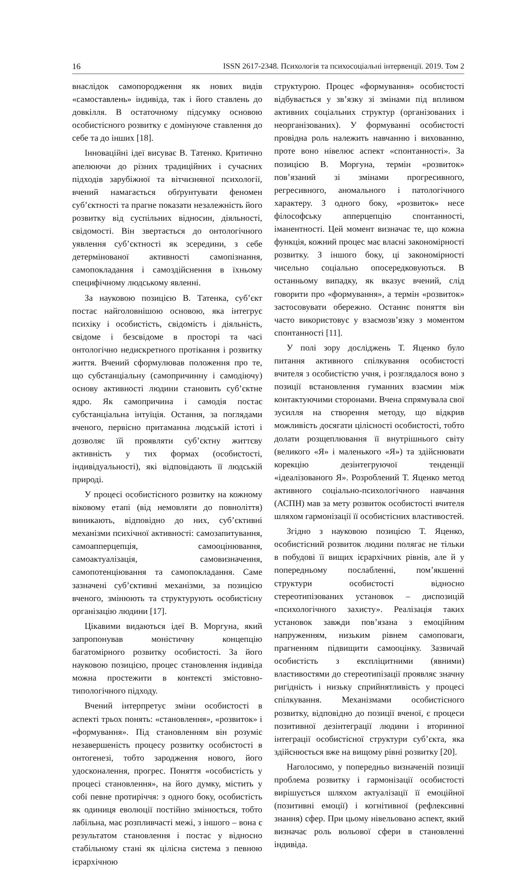16 ISSN 2617-2348. Психологія та психосоціальні інтервенції. 2019. Том 2
внаслідок самопородження як нових видів «самоставлень» індивіда, так і його ставлень до довкілля. В остаточному підсумку основою особистісного розвитку є домінуюче ставлення до себе та до інших [18].
Інноваційні ідеї висуває В. Татенко. Критично апелюючи до різних традиційних і сучасних підходів зарубіжної та вітчизняної психології, вчений намагається обґрунтувати феномен суб’єктності та прагне показати незалежність його розвитку від суспільних відносин, діяльності, свідомості. Він звертається до онтологічного уявлення суб’єктності як зсередини, з себе детермінованої активності самопізнання, самопокладання і самоздійснення в їхньому специфічному людському явленні.
За науковою позицією В. Татенка, суб’єкт постає найголовнішою основою, яка інтегрує психіку і особистість, свідомість і діяльність, свідоме і безсвідоме в просторі та часі онтологічно недискретного протікання і розвитку життя. Вчений сформулював положення про те, що субстанціальну (самопричинну і самодіючу) основу активності людини становить суб’єктне ядро. Як самопричина і самодія постає субстанціальна інтуїція. Остання, за поглядами вченого, первісно притаманна людській істоті і дозволяє їй проявляти суб’єктну життєву активність у тих формах (особистості, індивідуальності), які відповідають її людській природі.
У процесі особистісного розвитку на кожному віковому етапі (від немовляти до повноліття) виникають, відповідно до них, суб’єктивні механізми психічної активності: самозапитування, самоапперцепція, самооцінювання, самоактуалізація, самовизначення, самопотенціювання та самопокладання. Саме зазначені суб’єктивні механізми, за позицією вченого, змінюють та структурують особистісну організацію людини [17].
Цікавими видаються ідеї В. Моргуна, який запропонував моністичну концепцію багатомірного розвитку особистості. За його науковою позицією, процес становлення індивіда можна простежити в контексті змістовно-типологічного підходу.
Вчений інтерпретує зміни особистості в аспекті трьох понять: «становлення», «розвиток» і «формування». Під становленням він розуміє незавершеність процесу розвитку особистості в онтогенезі, тобто зародження нового, його удосконалення, прогрес. Поняття «особистість у процесі становлення», на його думку, містить у собі певне протиріччя: з одного боку, особистість як одиниця еволюції постійно змінюється, тобто лабільна, має розпливчасті межі, з іншого – вона є результатом становлення і постає у відносно стабільному стані як цілісна система з певною ієрархічною
структурою. Процес «формування» особистості відбувається у зв’язку зі змінами під впливом активних соціальних структур (організованих і неорганізованих). У формуванні особистості провідна роль належить навчанню і вихованню, проте воно нівелює аспект «спонтанності». За позицією В. Моргуна, термін «розвиток» пов’язаний зі змінами прогресивного, регресивного, аномального і патологічного характеру. З одного боку, «розвиток» несе філософську апперцепцію спонтанності, іманентності. Цей момент визначає те, що кожна функція, кожний процес має власні закономірності розвитку. З іншого боку, ці закономірності чисельно соціально опосередковуються. В останньому випадку, як вказує вчений, слід говорити про «формування», а термін «розвиток» застосовувати обережно. Останнє поняття він часто використовує у взаємозв’язку з моментом спонтанності [11].
У полі зору досліджень Т. Яценко було питання активного спілкування особистості вчителя з особистістю учня, і розглядалося воно з позиції встановлення гуманних взаємин між контактуючими сторонами. Вчена спрямувала свої зусилля на створення методу, що відкрив можливість досягати цілісності особистості, тобто долати розщеплювання її внутрішнього світу (великого «Я» і маленького «Я») та здійснювати корекцію дезінтегруючої тенденції «ідеалізованого Я». Розроблений Т. Яценко метод активного соціально-психологічного навчання (АСПН) мав за мету розвиток особистості вчителя шляхом гармонізації її особистісних властивостей.
Згідно з науковою позицією Т. Яценко, особистісний розвиток людини полягає не тільки в побудові її вищих ієрархічних рівнів, але й у попередньому послабленні, пом’якшенні структури особистості відносно стереотипізованих установок – диспозицій «психологічного захисту». Реалізація таких установок завжди пов’язана з емоційним напруженням, низьким рівнем самоповаги, прагненням підвищити самооцінку. Зазвичай особистість з експліцитними (явними) властивостями до стереотипізації проявляє значну ригідність і низьку сприйнятливість у процесі спілкування. Механізмами особистісного розвитку, відповідно до позиції вченої, є процеси позитивної дезінтеграції людини і вторинної інтеграції особистісної структури суб’єкта, яка здійснюється вже на вищому рівні розвитку [20].
Наголосимо, у попередньо визначеній позиції проблема розвитку і гармонізації особистості вирішується шляхом актуалізації її емоційної (позитивні емоції) і когнітивної (рефлексивні знання) сфер. При цьому нівельовано аспект, який визначає роль вольової сфери в становленні індивіда.